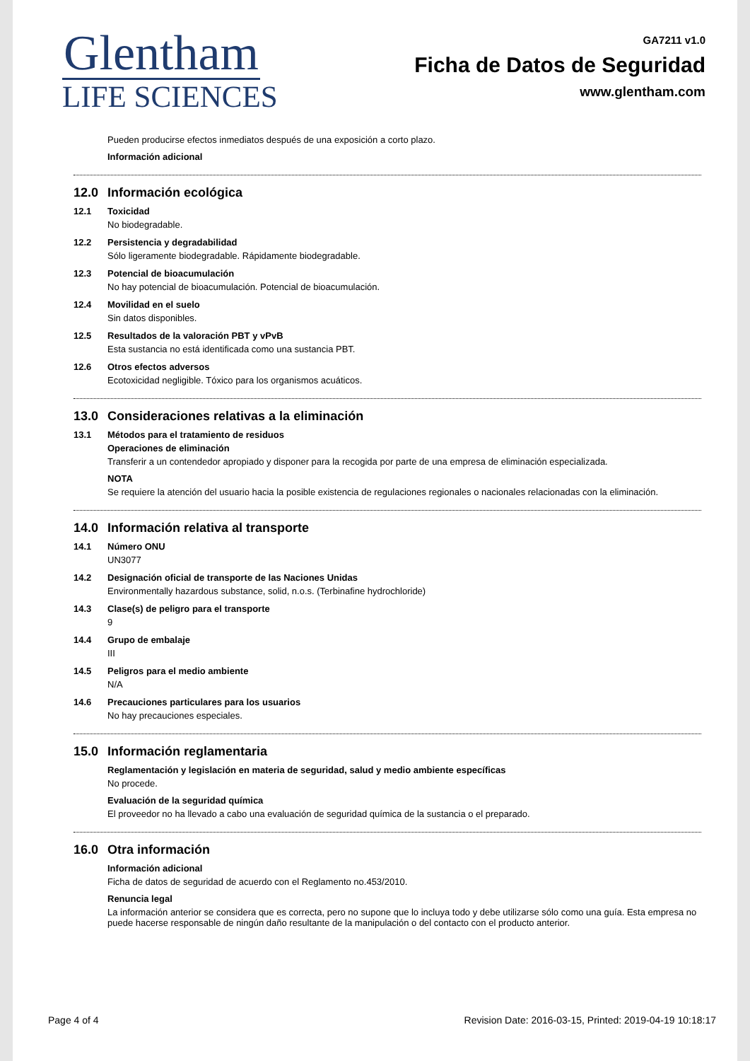Glentham
LIFE SCIENCES
GA7211 v1.0
Ficha de Datos de Seguridad
www.glentham.com
Pueden producirse efectos inmediatos después de una exposición a corto plazo.
Información adicional
12.0 Información ecológica
12.1 Toxicidad
No biodegradable.
12.2 Persistencia y degradabilidad
Sólo ligeramente biodegradable. Rápidamente biodegradable.
12.3 Potencial de bioacumulación
No hay potencial de bioacumulación. Potencial de bioacumulación.
12.4 Movilidad en el suelo
Sin datos disponibles.
12.5 Resultados de la valoración PBT y vPvB
Esta sustancia no está identificada como una sustancia PBT.
12.6 Otros efectos adversos
Ecotoxicidad negligible. Tóxico para los organismos acuáticos.
13.0 Consideraciones relativas a la eliminación
13.1 Métodos para el tratamiento de residuos
Operaciones de eliminación
Transferir a un contendedor apropiado y disponer para la recogida por parte de una empresa de eliminación especializada.
NOTA
Se requiere la atención del usuario hacia la posible existencia de regulaciones regionales o nacionales relacionadas con la eliminación.
14.0 Información relativa al transporte
14.1 Número ONU
UN3077
14.2 Designación oficial de transporte de las Naciones Unidas
Environmentally hazardous substance, solid, n.o.s. (Terbinafine hydrochloride)
14.3 Clase(s) de peligro para el transporte
9
14.4 Grupo de embalaje
III
14.5 Peligros para el medio ambiente
N/A
14.6 Precauciones particulares para los usuarios
No hay precauciones especiales.
15.0 Información reglamentaria
Reglamentación y legislación en materia de seguridad, salud y medio ambiente específicas
No procede.
Evaluación de la seguridad química
El proveedor no ha llevado a cabo una evaluación de seguridad química de la sustancia o el preparado.
16.0 Otra información
Información adicional
Ficha de datos de seguridad de acuerdo con el Reglamento no.453/2010.
Renuncia legal
La información anterior se considera que es correcta, pero no supone que lo incluya todo y debe utilizarse sólo como una guía. Esta empresa no puede hacerse responsable de ningún daño resultante de la manipulación o del contacto con el producto anterior.
Page 4 of 4 Revision Date: 2016-03-15, Printed: 2019-04-19 10:18:17